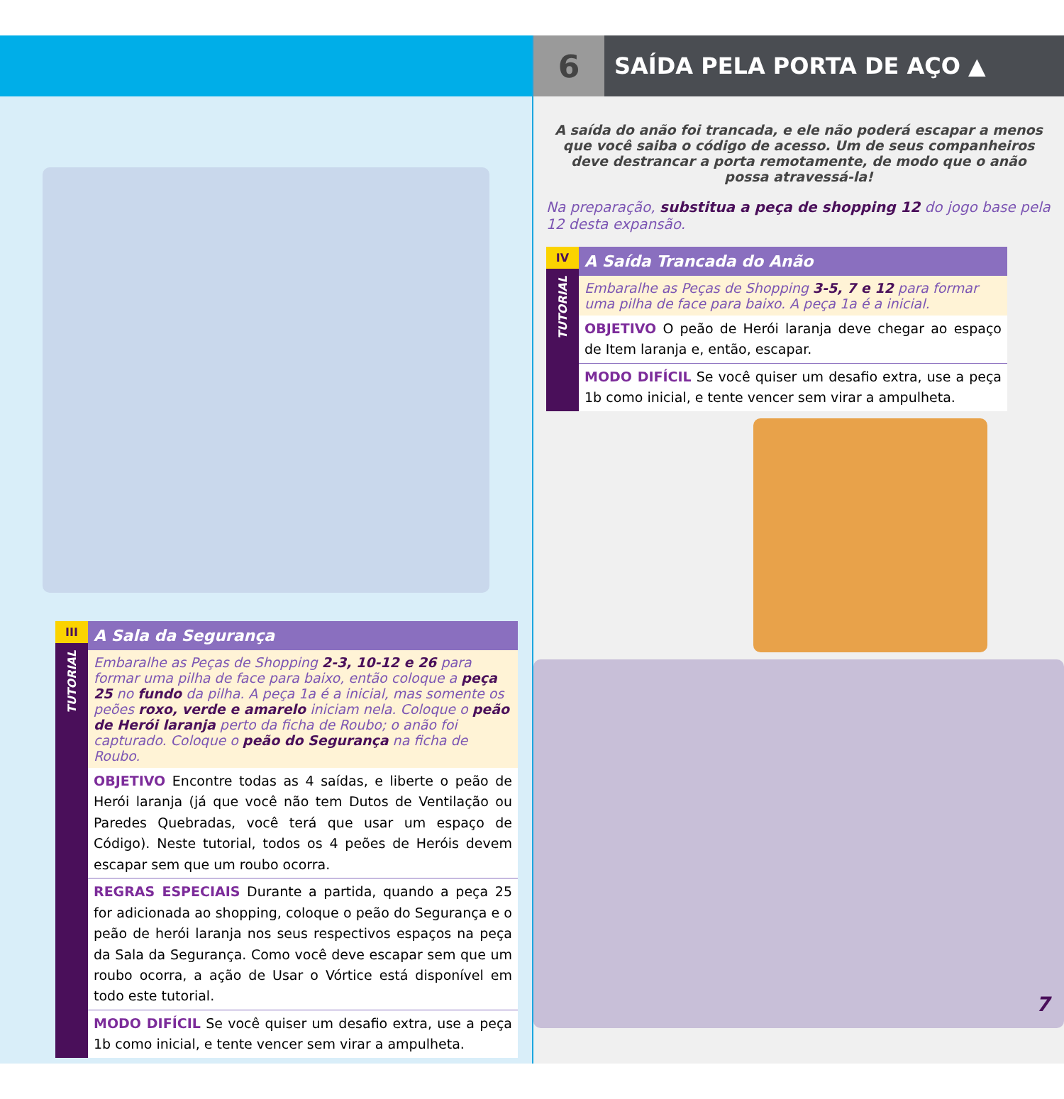III
TUTORIAL
A Sala da Segurança
Embaralhe as Peças de Shopping 2-3, 10-12 e 26 para formar uma pilha de face para baixo, então coloque a peça 25 no fundo da pilha. A peça 1a é a inicial, mas somente os peões roxo, verde e amarelo iniciam nela. Coloque o peão de Herói laranja perto da ficha de Roubo; o anão foi capturado. Coloque o peão do Segurança na ficha de Roubo.
OBJETIVO Encontre todas as 4 saídas, e liberte o peão de Herói laranja (já que você não tem Dutos de Ventilação ou Paredes Quebradas, você terá que usar um espaço de Código). Neste tutorial, todos os 4 peões de Heróis devem escapar sem que um roubo ocorra.
REGRAS ESPECIAIS Durante a partida, quando a peça 25 for adicionada ao shopping, coloque o peão do Segurança e o peão de herói laranja nos seus respectivos espaços na peça da Sala da Segurança. Como você deve escapar sem que um roubo ocorra, a ação de Usar o Vórtice está disponível em todo este tutorial.
MODO DIFÍCIL Se você quiser um desafio extra, use a peça 1b como inicial, e tente vencer sem virar a ampulheta.
6
SAÍDA PELA PORTA DE AÇO ▲
A saída do anão foi trancada, e ele não poderá escapar a menos que você saiba o código de acesso. Um de seus companheiros deve destrancar a porta remotamente, de modo que o anão possa atravessá-la!
Na preparação, substitua a peça de shopping 12 do jogo base pela 12 desta expansão.
IV
TUTORIAL
A Saída Trancada do Anão
Embaralhe as Peças de Shopping 3-5, 7 e 12 para formar uma pilha de face para baixo. A peça 1a é a inicial.
OBJETIVO O peão de Herói laranja deve chegar ao espaço de Item laranja e, então, escapar.
MODO DIFÍCIL Se você quiser um desafio extra, use a peça 1b como inicial, e tente vencer sem virar a ampulheta.
7